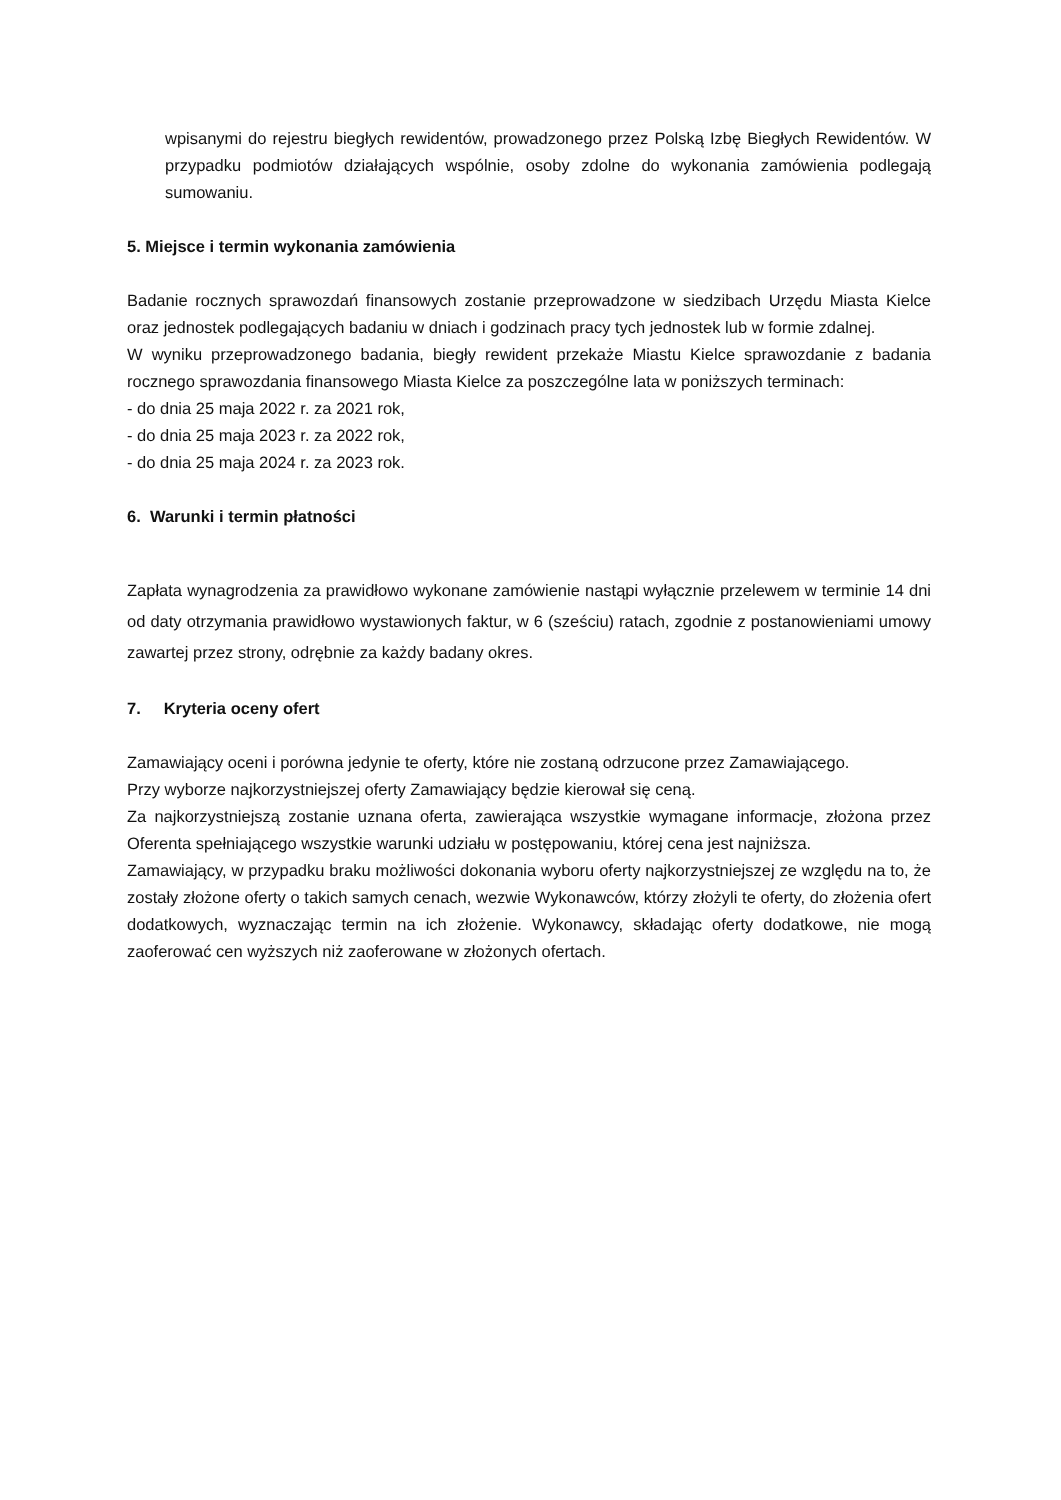wpisanymi do rejestru biegłych rewidentów, prowadzonego przez Polską Izbę Biegłych Rewidentów. W przypadku podmiotów działających wspólnie, osoby zdolne do wykonania zamówienia podlegają sumowaniu.
5. Miejsce i termin wykonania zamówienia
Badanie rocznych sprawozdań finansowych zostanie przeprowadzone w siedzibach Urzędu Miasta Kielce oraz jednostek podlegających badaniu w dniach i godzinach pracy tych jednostek lub w formie zdalnej.
W wyniku przeprowadzonego badania, biegły rewident przekaże Miastu Kielce sprawozdanie z badania rocznego sprawozdania finansowego Miasta Kielce za poszczególne lata w poniższych terminach:
- do dnia 25 maja 2022 r. za 2021 rok,
- do dnia 25 maja 2023 r. za 2022 rok,
- do dnia 25 maja 2024 r. za 2023 rok.
6. Warunki i termin płatności
Zapłata wynagrodzenia za prawidłowo wykonane zamówienie nastąpi wyłącznie przelewem w terminie 14 dni od daty otrzymania prawidłowo wystawionych faktur, w 6 (sześciu) ratach, zgodnie z postanowieniami umowy zawartej przez strony, odrębnie za każdy badany okres.
7. Kryteria oceny ofert
Zamawiający oceni i porówna jedynie te oferty, które nie zostaną odrzucone przez Zamawiającego.
Przy wyborze najkorzystniejszej oferty Zamawiający będzie kierował się ceną.
Za najkorzystniejszą zostanie uznana oferta, zawierająca wszystkie wymagane informacje, złożona przez Oferenta spełniającego wszystkie warunki udziału w postępowaniu, której cena jest najniższa.
Zamawiający, w przypadku braku możliwości dokonania wyboru oferty najkorzystniejszej ze względu na to, że zostały złożone oferty o takich samych cenach, wezwie Wykonawców, którzy złożyli te oferty, do złożenia ofert dodatkowych, wyznaczając termin na ich złożenie. Wykonawcy, składając oferty dodatkowe, nie mogą zaoferować cen wyższych niż zaoferowane w złożonych ofertach.